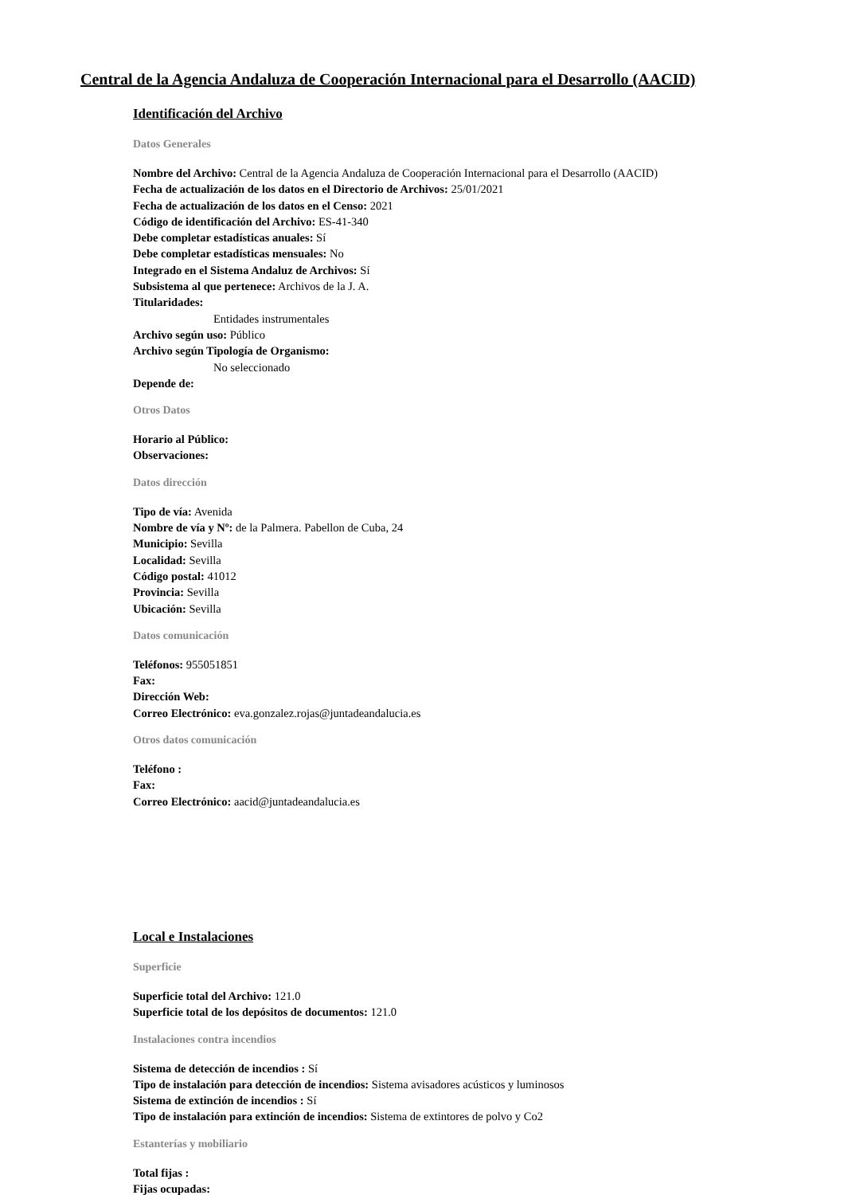Central de la Agencia Andaluza de Cooperación Internacional para el Desarrollo (AACID)
Identificación del Archivo
Datos Generales
Nombre del Archivo: Central de la Agencia Andaluza de Cooperación Internacional para el Desarrollo (AACID)
Fecha de actualización de los datos en el Directorio de Archivos: 25/01/2021
Fecha de actualización de los datos en el Censo: 2021
Código de identificación del Archivo: ES-41-340
Debe completar estadísticas anuales: Sí
Debe completar estadísticas mensuales: No
Integrado en el Sistema Andaluz de Archivos: Sí
Subsistema al que pertenece: Archivos de la J. A.
Titularidades:
Entidades instrumentales
Archivo según uso: Público
Archivo según Tipología de Organismo:
No seleccionado
Depende de:
Otros Datos
Horario al Público:
Observaciones:
Datos dirección
Tipo de vía: Avenida
Nombre de vía y Nº: de la Palmera. Pabellon de Cuba, 24
Municipio: Sevilla
Localidad: Sevilla
Código postal: 41012
Provincia: Sevilla
Ubicación: Sevilla
Datos comunicación
Teléfonos: 955051851
Fax:
Dirección Web:
Correo Electrónico: eva.gonzalez.rojas@juntadeandalucia.es
Otros datos comunicación
Teléfono :
Fax:
Correo Electrónico: aacid@juntadeandalucia.es
Local e Instalaciones
Superficie
Superficie total del Archivo: 121.0
Superficie total de los depósitos de documentos: 121.0
Instalaciones contra incendios
Sistema de detección de incendios : Sí
Tipo de instalación para detección de incendios: Sistema avisadores acústicos y luminosos
Sistema de extinción de incendios : Sí
Tipo de instalación para extinción de incendios: Sistema de extintores de polvo y Co2
Estanterías y mobiliario
Total fijas :
Fijas ocupadas: